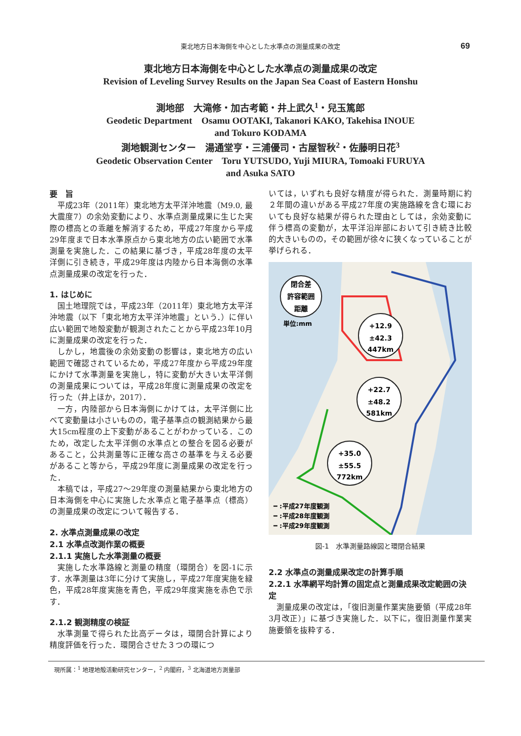東北地方日本海側を中心とした水準点の測量成果の改定
69
東北地方日本海側を中心とした水準点の測量成果の改定
Revision of Leveling Survey Results on the Japan Sea Coast of Eastern Honshu
測地部　大滝修・加古考範・井上武久<sup>1</sup>・兒玉篤郎
Geodetic Department　Osamu OOTAKI, Takanori KAKO, Takehisa INOUE
and Tokuro KODAMA
測地観測センター　湯通堂亨・三浦優司・古屋智秋<sup>2</sup>・佐藤明日花<sup>3</sup>
Geodetic Observation Center　Toru YUTSUDO, Yuji MIURA, Tomoaki FURUYA
and Asuka SATO
要　旨
平成23年（2011年）東北地方太平洋沖地震（M9.0, 最大震度7）の余効変動により、水準点測量成果に生じた実際の標高との乖離を解消するため，平成27年度から平成29年度まで日本水準原点から東北地方の広い範囲で水準測量を実施した．この結果に基づき，平成28年度の太平洋側に引き続き，平成29年度は内陸から日本海側の水準点測量成果の改定を行った．
1. はじめに
国土地理院では，平成23年（2011年）東北地方太平洋沖地震（以下「東北地方太平洋沖地震」という．）に伴い広い範囲で地殻変動が観測されたことから平成23年10月に測量成果の改定を行った．
しかし，地震後の余効変動の影響は，東北地方の広い範囲で確認されているため，平成27年度から平成29年度にかけて水準測量を実施し，特に変動が大きい太平洋側の測量成果については，平成28年度に測量成果の改定を行った（井上ほか，2017）．
一方，内陸部から日本海側にかけては，太平洋側に比べて変動量は小さいものの，電子基準点の観測結果から最大15cm程度の上下変動があることがわかっている．このため，改定した太平洋側の水準点との整合を図る必要があること，公共測量等に正確な高さの基準を与える必要があること等から，平成29年度に測量成果の改定を行った．
本稿では，平成27～29年度の測量結果から東北地方の日本海側を中心に実施した水準点と電子基準点（標高）の測量成果の改定について報告する．
2. 水準点測量成果の改定
2.1 水準点改測作業の概要
2.1.1 実施した水準測量の概要
実施した水準路線と測量の精度（環閉合）を図-1に示す．水準測量は3年に分けて実施し，平成27年度実施を緑色，平成28年度実施を青色，平成29年度実施を赤色で示す．
2.1.2 観測精度の検証
水準測量で得られた比高データは，環閉合計算により精度評価を行った．環閉合させた３つの環につ
いては，いずれも良好な精度が得られた．測量時期に約２年間の違いがある平成27年度の実施路線を含む環においても良好な結果が得られた理由としては，余効変動に伴う標高の変動が，太平洋沿岸部において引き続き比較的大きいものの，その範囲が徐々に狭くなっていることが挙げられる．
閉合差
許容範囲
距離
+12.9
±42.3
447km
+22.7
±48.2
581km
+35.0
±55.5
772km
単位:mm
━ :平成27年度観測
━ :平成28年度観測
━ :平成29年度観測
図-1　水準測量路線図と環閉合結果
2.2 水準点の測量成果改定の計算手順
2.2.1 水準網平均計算の固定点と測量成果改定範囲の決定
測量成果の改定は，「復旧測量作業実施要領（平成28年3月改正）」に基づき実施した．以下に，復旧測量作業実施要領を抜粋する．
現所属：<sup>1</sup> 地理地殻活動研究センター，<sup>2</sup> 内閣府，<sup>3</sup> 北海道地方測量部